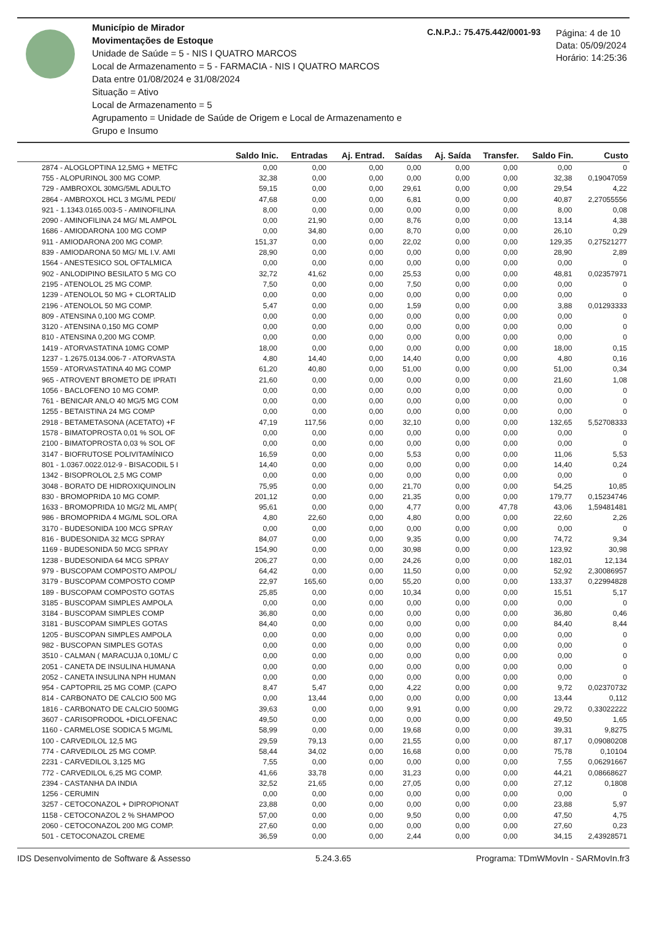Município de Mirador
Movimentações de Estoque
Unidade de Saúde = 5 - NIS I QUATRO MARCOS
Local de Armazenamento = 5 - FARMACIA - NIS I QUATRO MARCOS
Data entre 01/08/2024 e 31/08/2024
Situação = Ativo
Local de Armazenamento = 5
Agrupamento = Unidade de Saúde de Origem e Local de Armazenamento e Grupo e Insumo
C.N.P.J.: 75.475.442/0001-93
Página: 4 de 10
Data: 05/09/2024
Horário: 14:25:36
| | Saldo Inic. | Entradas | Aj. Entrad. | Saídas | Aj. Saída | Transfer. | Saldo Fin. | Custo |
| --- | --- | --- | --- | --- | --- | --- | --- | --- |
| 2874 - ALOGLOPTINA 12,5MG + METFC | 0,00 | 0,00 | 0,00 | 0,00 | 0,00 | 0,00 | 0,00 | 0 |
| 755 - ALOPURINOL 300 MG COMP. | 32,38 | 0,00 | 0,00 | 0,00 | 0,00 | 0,00 | 32,38 | 0,19047059 |
| 729 - AMBROXOL 30MG/5ML ADULTO | 59,15 | 0,00 | 0,00 | 29,61 | 0,00 | 0,00 | 29,54 | 4,22 |
| 2864 - AMBROXOL HCL 3 MG/ML PEDI/ | 47,68 | 0,00 | 0,00 | 6,81 | 0,00 | 0,00 | 40,87 | 2,27055556 |
| 921 - 1.1343.0165.003-5 - AMINOFILINA | 8,00 | 0,00 | 0,00 | 0,00 | 0,00 | 0,00 | 8,00 | 0,08 |
| 2090 - AMINOFILINA 24 MG/ ML AMPOL | 0,00 | 21,90 | 0,00 | 8,76 | 0,00 | 0,00 | 13,14 | 4,38 |
| 1686 - AMIODARONA 100 MG COMP | 0,00 | 34,80 | 0,00 | 8,70 | 0,00 | 0,00 | 26,10 | 0,29 |
| 911 - AMIODARONA 200 MG COMP. | 151,37 | 0,00 | 0,00 | 22,02 | 0,00 | 0,00 | 129,35 | 0,27521277 |
| 839 - AMIODARONA 50 MG/ ML I.V. AMI | 28,90 | 0,00 | 0,00 | 0,00 | 0,00 | 0,00 | 28,90 | 2,89 |
| 1564 - ANESTESICO SOL OFTALMICA | 0,00 | 0,00 | 0,00 | 0,00 | 0,00 | 0,00 | 0,00 | 0 |
| 902 - ANLODIPINO BESILATO 5 MG CO | 32,72 | 41,62 | 0,00 | 25,53 | 0,00 | 0,00 | 48,81 | 0,02357971 |
| 2195 - ATENOLOL 25 MG COMP. | 7,50 | 0,00 | 0,00 | 7,50 | 0,00 | 0,00 | 0,00 | 0 |
| 1239 - ATENOLOL 50 MG + CLORTALID | 0,00 | 0,00 | 0,00 | 0,00 | 0,00 | 0,00 | 0,00 | 0 |
| 2196 - ATENOLOL 50 MG COMP. | 5,47 | 0,00 | 0,00 | 1,59 | 0,00 | 0,00 | 3,88 | 0,01293333 |
| 809 - ATENSINA 0,100 MG COMP. | 0,00 | 0,00 | 0,00 | 0,00 | 0,00 | 0,00 | 0,00 | 0 |
| 3120 - ATENSINA 0,150 MG COMP | 0,00 | 0,00 | 0,00 | 0,00 | 0,00 | 0,00 | 0,00 | 0 |
| 810 - ATENSINA 0,200 MG COMP. | 0,00 | 0,00 | 0,00 | 0,00 | 0,00 | 0,00 | 0,00 | 0 |
| 1419 - ATORVASTATINA 10MG COMP | 18,00 | 0,00 | 0,00 | 0,00 | 0,00 | 0,00 | 18,00 | 0,15 |
| 1237 - 1.2675.0134.006-7 - ATORVASTA | 4,80 | 14,40 | 0,00 | 14,40 | 0,00 | 0,00 | 4,80 | 0,16 |
| 1559 - ATORVASTATINA 40 MG COMP | 61,20 | 40,80 | 0,00 | 51,00 | 0,00 | 0,00 | 51,00 | 0,34 |
| 965 - ATROVENT BROMETO DE IPRATI | 21,60 | 0,00 | 0,00 | 0,00 | 0,00 | 0,00 | 21,60 | 1,08 |
| 1056 - BACLOFENO 10 MG COMP. | 0,00 | 0,00 | 0,00 | 0,00 | 0,00 | 0,00 | 0,00 | 0 |
| 761 - BENICAR ANLO 40 MG/5 MG COM | 0,00 | 0,00 | 0,00 | 0,00 | 0,00 | 0,00 | 0,00 | 0 |
| 1255 - BETAISTINA 24 MG COMP | 0,00 | 0,00 | 0,00 | 0,00 | 0,00 | 0,00 | 0,00 | 0 |
| 2918 - BETAMETASONA (ACETATO) +F | 47,19 | 117,56 | 0,00 | 32,10 | 0,00 | 0,00 | 132,65 | 5,52708333 |
| 1578 - BIMATOPROSTA 0,01 % SOL OF | 0,00 | 0,00 | 0,00 | 0,00 | 0,00 | 0,00 | 0,00 | 0 |
| 2100 - BIMATOPROSTA 0,03 % SOL OF | 0,00 | 0,00 | 0,00 | 0,00 | 0,00 | 0,00 | 0,00 | 0 |
| 3147 - BIOFRUTOSE POLIVITAMÍNICO | 16,59 | 0,00 | 0,00 | 5,53 | 0,00 | 0,00 | 11,06 | 5,53 |
| 801 - 1.0367.0022.012-9 - BISACODIL 5 I | 14,40 | 0,00 | 0,00 | 0,00 | 0,00 | 0,00 | 14,40 | 0,24 |
| 1342 - BISOPROLOL 2,5 MG COMP | 0,00 | 0,00 | 0,00 | 0,00 | 0,00 | 0,00 | 0,00 | 0 |
| 3048 - BORATO DE HIDROXIQUINOLIN | 75,95 | 0,00 | 0,00 | 21,70 | 0,00 | 0,00 | 54,25 | 10,85 |
| 830 - BROMOPRIDA 10 MG COMP. | 201,12 | 0,00 | 0,00 | 21,35 | 0,00 | 0,00 | 179,77 | 0,15234746 |
| 1633 - BROMOPRIDA 10 MG/2 ML AMP( | 95,61 | 0,00 | 0,00 | 4,77 | 0,00 | 47,78 | 43,06 | 1,59481481 |
| 986 - BROMOPRIDA 4 MG/ML SOL.ORA | 4,80 | 22,60 | 0,00 | 4,80 | 0,00 | 0,00 | 22,60 | 2,26 |
| 3170 - BUDESONIDA 100 MCG SPRAY | 0,00 | 0,00 | 0,00 | 0,00 | 0,00 | 0,00 | 0,00 | 0 |
| 816 - BUDESONIDA 32 MCG SPRAY | 84,07 | 0,00 | 0,00 | 9,35 | 0,00 | 0,00 | 74,72 | 9,34 |
| 1169 - BUDESONIDA 50 MCG SPRAY | 154,90 | 0,00 | 0,00 | 30,98 | 0,00 | 0,00 | 123,92 | 30,98 |
| 1238 - BUDESONIDA 64 MCG SPRAY | 206,27 | 0,00 | 0,00 | 24,26 | 0,00 | 0,00 | 182,01 | 12,134 |
| 979 - BUSCOPAM COMPOSTO AMPOL/ | 64,42 | 0,00 | 0,00 | 11,50 | 0,00 | 0,00 | 52,92 | 2,30086957 |
| 3179 - BUSCOPAM COMPOSTO COMP | 22,97 | 165,60 | 0,00 | 55,20 | 0,00 | 0,00 | 133,37 | 0,22994828 |
| 189 - BUSCOPAM COMPOSTO GOTAS | 25,85 | 0,00 | 0,00 | 10,34 | 0,00 | 0,00 | 15,51 | 5,17 |
| 3185 - BUSCOPAM SIMPLES AMPOLA | 0,00 | 0,00 | 0,00 | 0,00 | 0,00 | 0,00 | 0,00 | 0 |
| 3184 - BUSCOPAM SIMPLES COMP | 36,80 | 0,00 | 0,00 | 0,00 | 0,00 | 0,00 | 36,80 | 0,46 |
| 3181 - BUSCOPAM SIMPLES GOTAS | 84,40 | 0,00 | 0,00 | 0,00 | 0,00 | 0,00 | 84,40 | 8,44 |
| 1205 - BUSCOPAN SIMPLES AMPOLA | 0,00 | 0,00 | 0,00 | 0,00 | 0,00 | 0,00 | 0,00 | 0 |
| 982 - BUSCOPAN SIMPLES GOTAS | 0,00 | 0,00 | 0,00 | 0,00 | 0,00 | 0,00 | 0,00 | 0 |
| 3510 - CALMAN ( MARACUJA 0,10ML/ C | 0,00 | 0,00 | 0,00 | 0,00 | 0,00 | 0,00 | 0,00 | 0 |
| 2051 - CANETA DE INSULINA HUMANA | 0,00 | 0,00 | 0,00 | 0,00 | 0,00 | 0,00 | 0,00 | 0 |
| 2052 - CANETA INSULINA NPH HUMAN | 0,00 | 0,00 | 0,00 | 0,00 | 0,00 | 0,00 | 0,00 | 0 |
| 954 - CAPTOPRIL 25 MG COMP. (CAPO | 8,47 | 5,47 | 0,00 | 4,22 | 0,00 | 0,00 | 9,72 | 0,02370732 |
| 814 - CARBONATO DE CALCIO 500 MG | 0,00 | 13,44 | 0,00 | 0,00 | 0,00 | 0,00 | 13,44 | 0,112 |
| 1816 - CARBONATO DE CALCIO 500MG | 39,63 | 0,00 | 0,00 | 9,91 | 0,00 | 0,00 | 29,72 | 0,33022222 |
| 3607 - CARISOPRODOL +DICLOFENAC | 49,50 | 0,00 | 0,00 | 0,00 | 0,00 | 0,00 | 49,50 | 1,65 |
| 1160 - CARMELOSE SODICA 5 MG/ML | 58,99 | 0,00 | 0,00 | 19,68 | 0,00 | 0,00 | 39,31 | 9,8275 |
| 100 - CARVEDILOL 12,5 MG | 29,59 | 79,13 | 0,00 | 21,55 | 0,00 | 0,00 | 87,17 | 0,09080208 |
| 774 - CARVEDILOL 25 MG COMP. | 58,44 | 34,02 | 0,00 | 16,68 | 0,00 | 0,00 | 75,78 | 0,10104 |
| 2231 - CARVEDILOL 3,125 MG | 7,55 | 0,00 | 0,00 | 0,00 | 0,00 | 0,00 | 7,55 | 0,06291667 |
| 772 - CARVEDILOL 6,25 MG COMP. | 41,66 | 33,78 | 0,00 | 31,23 | 0,00 | 0,00 | 44,21 | 0,08668627 |
| 2394 - CASTANHA DA INDIA | 32,52 | 21,65 | 0,00 | 27,05 | 0,00 | 0,00 | 27,12 | 0,1808 |
| 1256 - CERUMIN | 0,00 | 0,00 | 0,00 | 0,00 | 0,00 | 0,00 | 0,00 | 0 |
| 3257 - CETOCONAZOL + DIPROPIONAT | 23,88 | 0,00 | 0,00 | 0,00 | 0,00 | 0,00 | 23,88 | 5,97 |
| 1158 - CETOCONAZOL 2 % SHAMPOO | 57,00 | 0,00 | 0,00 | 9,50 | 0,00 | 0,00 | 47,50 | 4,75 |
| 2060 - CETOCONAZOL 200 MG COMP. | 27,60 | 0,00 | 0,00 | 0,00 | 0,00 | 0,00 | 27,60 | 0,23 |
| 501 - CETOCONAZOL CREME | 36,59 | 0,00 | 0,00 | 2,44 | 0,00 | 0,00 | 34,15 | 2,43928571 |
IDS Desenvolvimento de Software & Assesso 5.24.3.65 Programa: TDmWMovIn - SARMovIn.fr3